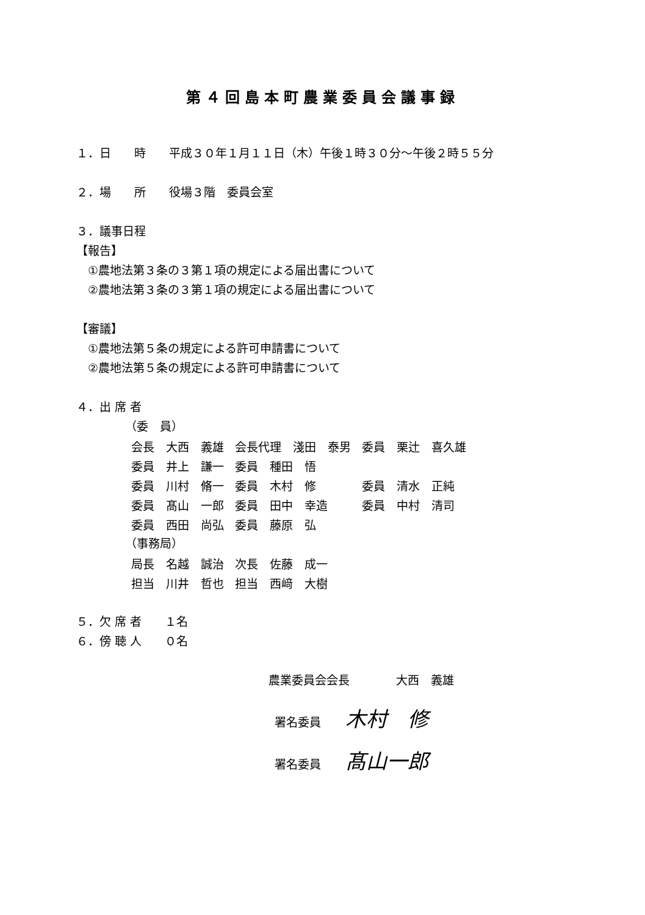第４回島本町農業委員会議事録
１．日　　時　　平成３０年１月１１日（木）午後１時３０分〜午後２時５５分
２．場　　所　　役場３階　委員会室
３．議事日程
【報告】
　①農地法第３条の３第１項の規定による届出書について
　②農地法第３条の３第１項の規定による届出書について
【審議】
　①農地法第５条の規定による許可申請書について
　②農地法第５条の規定による許可申請書について
４．出 席 者
（委　員）
| 会長 大西 義雄 | 会長代理 淺田 泰男 | 委員 栗辻 喜久雄 |
| 委員 井上 謙一 | 委員 種田 悟 | |
| 委員 川村 脩一 | 委員 木村 修 | 委員 清水 正純 |
| 委員 髙山 一郎 | 委員 田中 幸造 | 委員 中村 清司 |
| 委員 西田 尚弘 | 委員 藤原 弘 | |
（事務局）
| 局長 名越 誠治 | 次長 佐藤 成一 |
| 担当 川井 哲也 | 担当 西﨑 大樹 |
５．欠 席 者　　１名
６．傍 聴 人　　０名
農業委員会会長　　　　大西　義雄
署名委員 木村　修
署名委員 髙山一郎